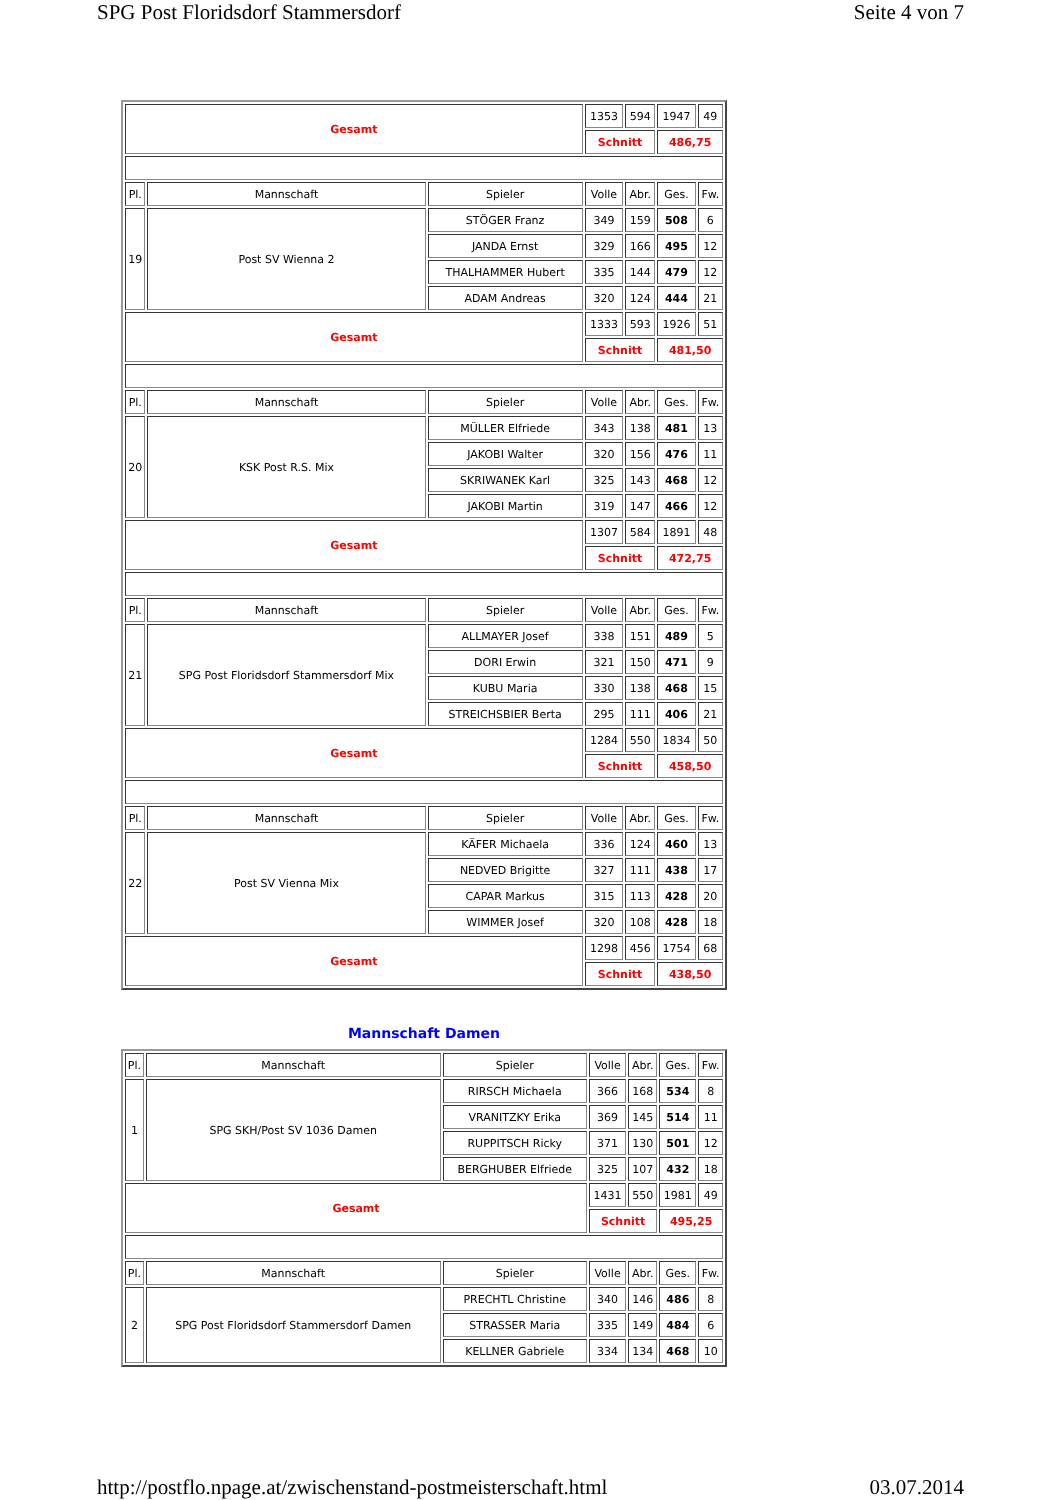SPG Post Floridsdorf Stammersdorf Seite 4 von 7
| Gesamt | | | 1353 | 594 | 1947 | 49 |
| | | | Schnitt | | 486,75 | |
| Pl. | Mannschaft | Spieler | Volle | Abr. | Ges. | Fw. |
| 19 | Post SV Wienna 2 | STÖGER Franz | 349 | 159 | 508 | 6 |
| | | JANDA Ernst | 329 | 166 | 495 | 12 |
| | | THALHAMMER Hubert | 335 | 144 | 479 | 12 |
| | | ADAM Andreas | 320 | 124 | 444 | 21 |
| Gesamt | | | 1333 | 593 | 1926 | 51 |
| | | | Schnitt | | 481,50 | |
| Pl. | Mannschaft | Spieler | Volle | Abr. | Ges. | Fw. |
| 20 | KSK Post R.S. Mix | MÜLLER Elfriede | 343 | 138 | 481 | 13 |
| | | JAKOBI Walter | 320 | 156 | 476 | 11 |
| | | SKRIWANEK Karl | 325 | 143 | 468 | 12 |
| | | JAKOBI Martin | 319 | 147 | 466 | 12 |
| Gesamt | | | 1307 | 584 | 1891 | 48 |
| | | | Schnitt | | 472,75 | |
| Pl. | Mannschaft | Spieler | Volle | Abr. | Ges. | Fw. |
| 21 | SPG Post Floridsdorf Stammersdorf Mix | ALLMAYER Josef | 338 | 151 | 489 | 5 |
| | | DORI Erwin | 321 | 150 | 471 | 9 |
| | | KUBU Maria | 330 | 138 | 468 | 15 |
| | | STREICHSBIER Berta | 295 | 111 | 406 | 21 |
| Gesamt | | | 1284 | 550 | 1834 | 50 |
| | | | Schnitt | | 458,50 | |
| Pl. | Mannschaft | Spieler | Volle | Abr. | Ges. | Fw. |
| 22 | Post SV Vienna Mix | KÄFER Michaela | 336 | 124 | 460 | 13 |
| | | NEDVED Brigitte | 327 | 111 | 438 | 17 |
| | | CAPAR Markus | 315 | 113 | 428 | 20 |
| | | WIMMER Josef | 320 | 108 | 428 | 18 |
| Gesamt | | | 1298 | 456 | 1754 | 68 |
| | | | Schnitt | | 438,50 | |
Mannschaft Damen
| Pl. | Mannschaft | Spieler | Volle | Abr. | Ges. | Fw. |
| 1 | SPG SKH/Post SV 1036 Damen | RIRSCH Michaela | 366 | 168 | 534 | 8 |
| | | VRANITZKY Erika | 369 | 145 | 514 | 11 |
| | | RUPPITSCH Ricky | 371 | 130 | 501 | 12 |
| | | BERGHUBER Elfriede | 325 | 107 | 432 | 18 |
| Gesamt | | | 1431 | 550 | 1981 | 49 |
| | | | Schnitt | | 495,25 | |
| Pl. | Mannschaft | Spieler | Volle | Abr. | Ges. | Fw. |
| 2 | SPG Post Floridsdorf Stammersdorf Damen | PRECHTL Christine | 340 | 146 | 486 | 8 |
| | | STRASSER Maria | 335 | 149 | 484 | 6 |
| | | KELLNER Gabriele | 334 | 134 | 468 | 10 |
http://postflo.npage.at/zwischenstand-postmeisterschaft.html 03.07.2014